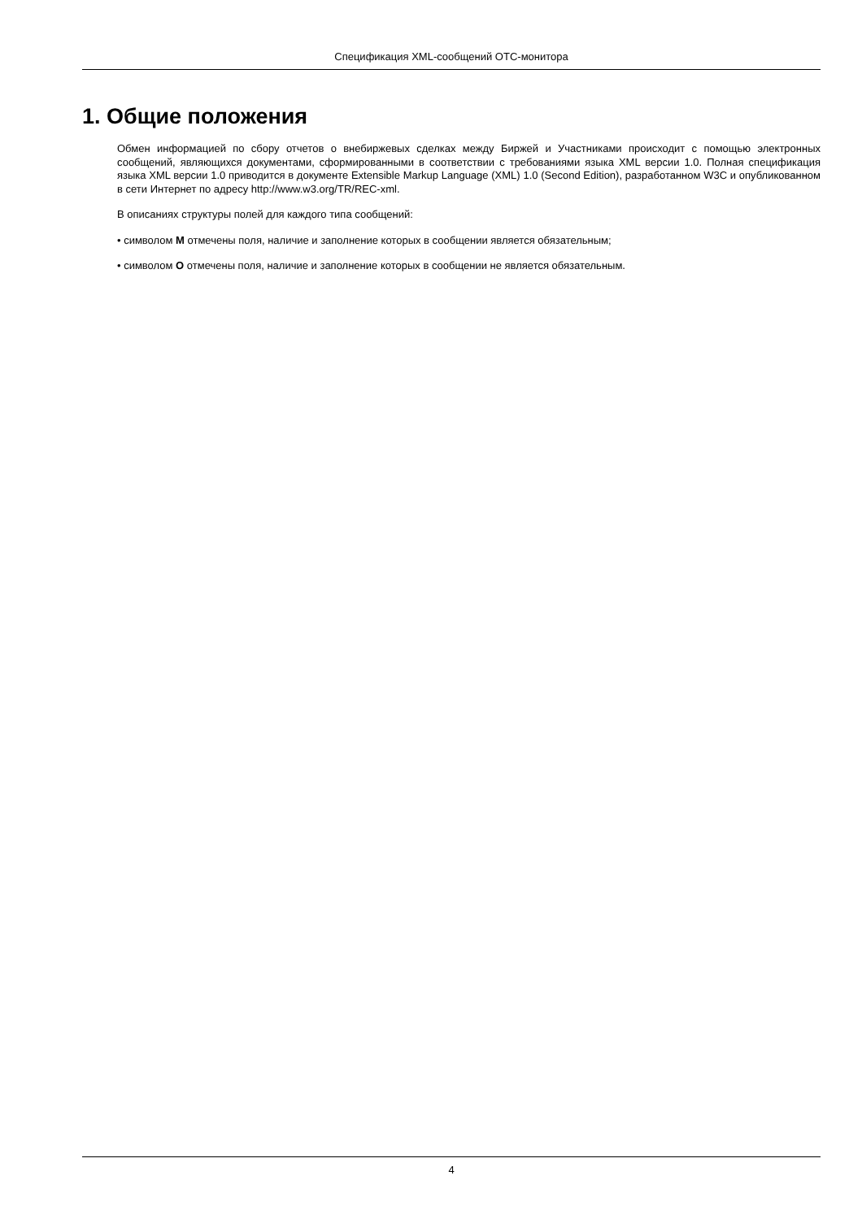Спецификация XML-сообщений OTC-монитора
1. Общие положения
Обмен информацией по сбору отчетов о внебиржевых сделках между Биржей и Участниками происходит с помощью электронных сообщений, являющихся документами, сформированными в соответствии с требованиями языка XML версии 1.0. Полная спецификация языка XML версии 1.0 приводится в документе Extensible Markup Language (XML) 1.0 (Second Edition), разработанном W3C и опубликованном в сети Интернет по адресу http://www.w3.org/TR/REC-xml.
В описаниях структуры полей для каждого типа сообщений:
• символом M отмечены поля, наличие и заполнение которых в сообщении является обязательным;
• символом O отмечены поля, наличие и заполнение которых в сообщении не является обязательным.
4